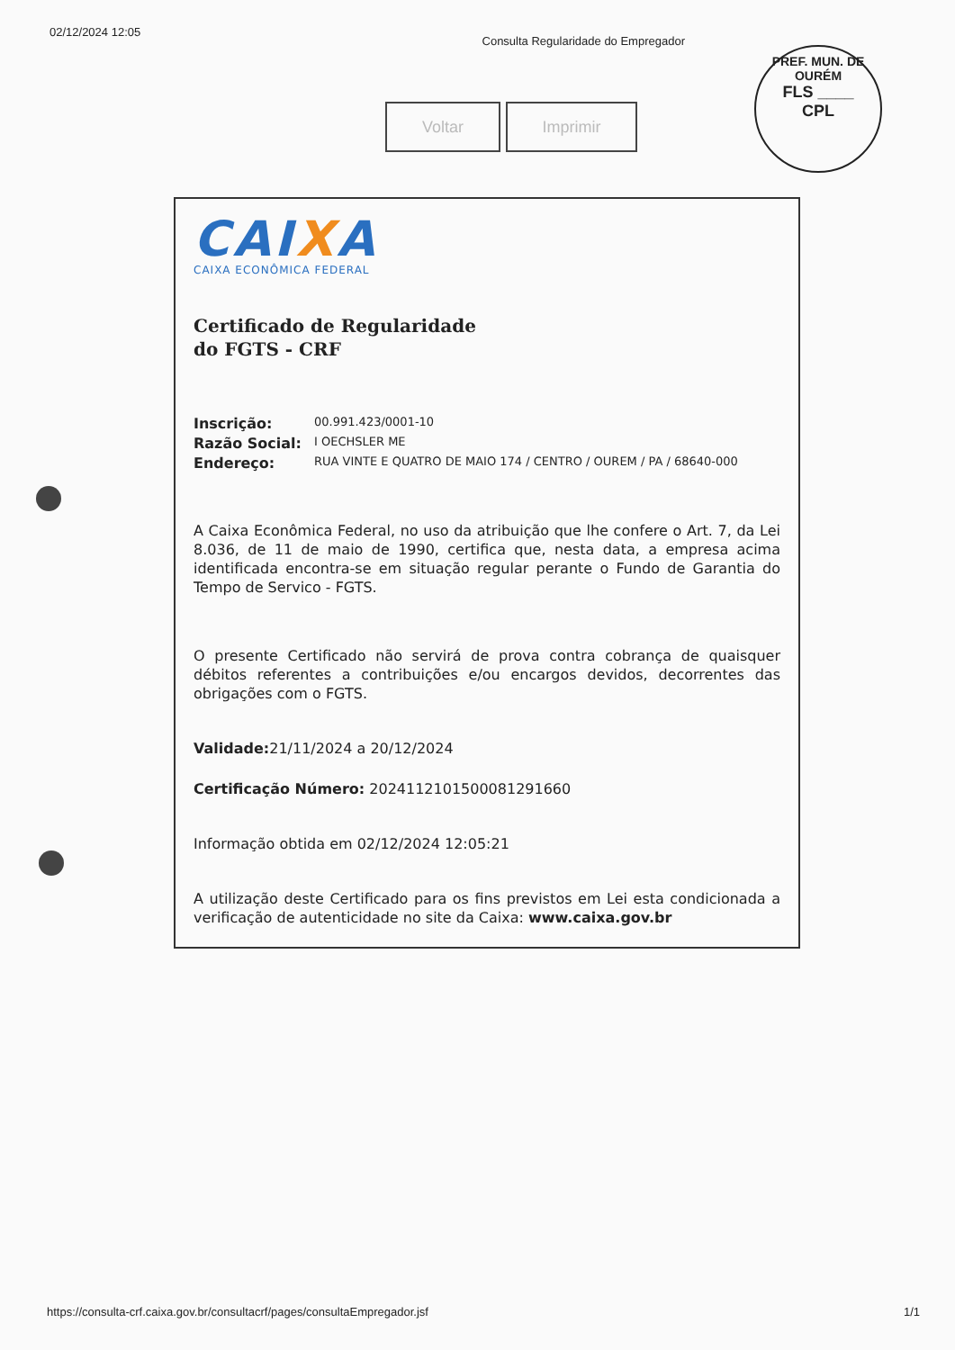02/12/2024 12:05 Consulta Regularidade do Empregador
PREF. MUN. DE OURÉM
FLS ____
CPL
Voltar Imprimir
CAIXA
CAIXA ECONÔMICA FEDERAL
Certificado de Regularidade
do FGTS - CRF
Inscrição: 00.991.423/0001-10
Razão Social: I OECHSLER ME
Endereço: RUA VINTE E QUATRO DE MAIO 174 / CENTRO / OUREM / PA / 68640-000
A Caixa Econômica Federal, no uso da atribuição que lhe confere o Art. 7, da Lei 8.036, de 11 de maio de 1990, certifica que, nesta data, a empresa acima identificada encontra-se em situação regular perante o Fundo de Garantia do Tempo de Servico - FGTS.
O presente Certificado não servirá de prova contra cobrança de quaisquer débitos referentes a contribuições e/ou encargos devidos, decorrentes das obrigações com o FGTS.
Validade: 21/11/2024 a 20/12/2024
Certificação Número: 2024112101500081291660
Informação obtida em 02/12/2024 12:05:21
A utilização deste Certificado para os fins previstos em Lei esta condicionada a verificação de autenticidade no site da Caixa: www.caixa.gov.br
https://consulta-crf.caixa.gov.br/consultacrf/pages/consultaEmpregador.jsf 1/1